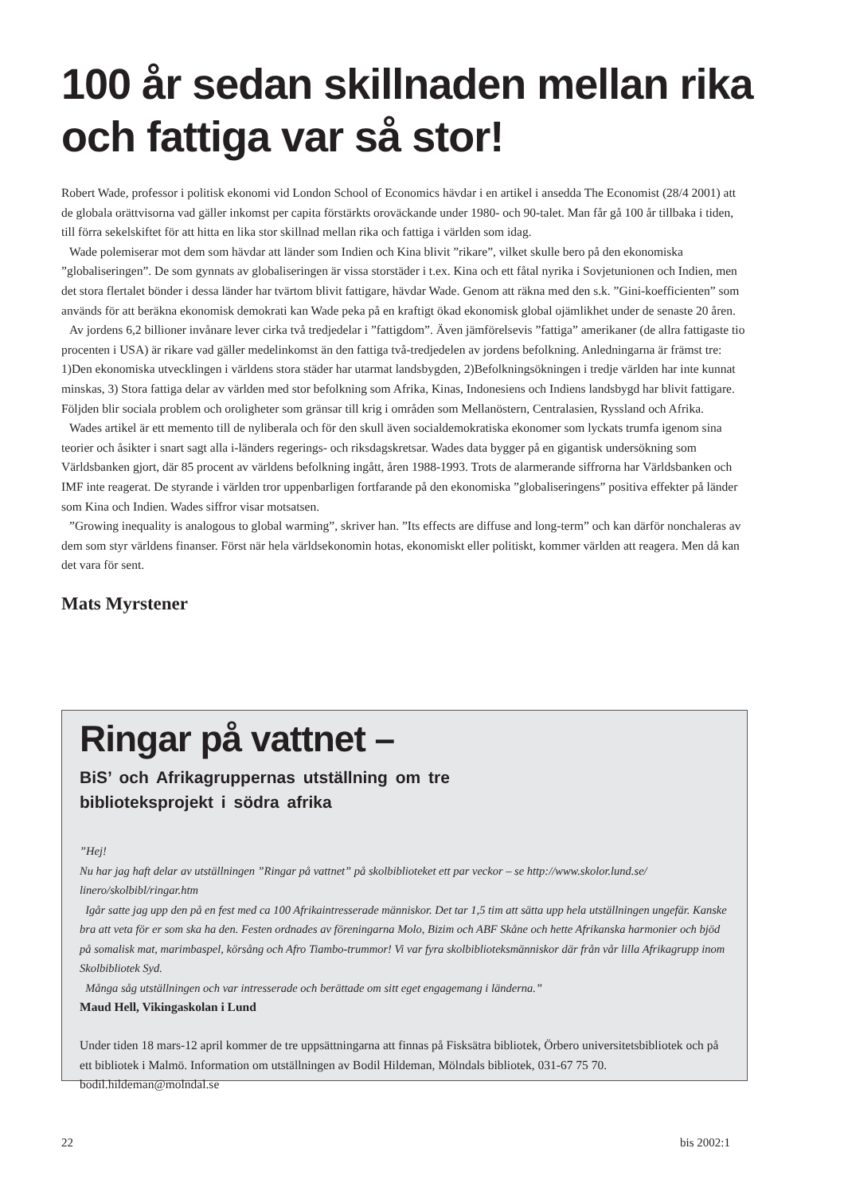100 år sedan skillnaden mellan rika och fattiga var så stor!
Robert Wade, professor i politisk ekonomi vid London School of Economics hävdar i en artikel i ansedda The Economist (28/4 2001) att de globala orättvisorna vad gäller inkomst per capita förstärkts oroväckande under 1980- och 90-talet. Man får gå 100 år tillbaka i tiden, till förra sekelskiftet för att hitta en lika stor skillnad mellan rika och fattiga i världen som idag.
Wade polemiserar mot dem som hävdar att länder som Indien och Kina blivit ”rikare”, vilket skulle bero på den ekonomiska ”globaliseringen”. De som gynnats av globaliseringen är vissa storstäder i t.ex. Kina och ett fåtal nyrika i Sovjetunionen och Indien, men det stora flertalet bönder i dessa länder har tvärtom blivit fattigare, hävdar Wade. Genom att räkna med den s.k. ”Gini-koefficienten” som används för att beräkna ekonomisk demokrati kan Wade peka på en kraftigt ökad ekonomisk global ojämlikhet under de senaste 20 åren.
Av jordens 6,2 billioner invånare lever cirka två tredjedelar i ”fattigdom”. Även jämförelsevis ”fattiga” amerikaner (de allra fattigaste tio procenten i USA) är rikare vad gäller medelinkomst än den fattiga två-tredjedelen av jordens befolkning. Anledningarna är främst tre: 1)Den ekonomiska utvecklingen i världens stora städer har utarmat landsbygden, 2)Befolkningsökningen i tredje världen har inte kunnat minskas, 3) Stora fattiga delar av världen med stor befolkning som Afrika, Kinas, Indonesiens och Indiens landsbygd har blivit fattigare. Följden blir sociala problem och oroligheter som gränsar till krig i områden som Mellanöstern, Centralasien, Ryssland och Afrika.
Wades artikel är ett memento till de nyliberala och för den skull även socialdemokratiska ekonomer som lyckats trumfa igenom sina teorier och åsikter i snart sagt alla i-länders regerings- och riksdagskretsar. Wades data bygger på en gigantisk undersökning som Världsbanken gjort, där 85 procent av världens befolkning ingått, åren 1988-1993. Trots de alarmerande siffrorna har Världsbanken och IMF inte reagerat. De styrande i världen tror uppenbarligen fortfarande på den ekonomiska ”globaliseringens” positiva effekter på länder som Kina och Indien. Wades siffror visar motsatsen.
”Growing inequality is analogous to global warming”, skriver han. ”Its effects are diffuse and long-term” och kan därför nonchaleras av dem som styr världens finanser. Först när hela världsekonomin hotas, ekonomiskt eller politiskt, kommer världen att reagera. Men då kan det vara för sent.
Mats Myrstener
Ringar på vattnet –
BiS’ och Afrikagruppernas utställning om tre
biblioteksprojekt i södra afrika
”Hej!
Nu har jag haft delar av utställningen ”Ringar på vattnet” på skolbiblioteket ett par veckor – se http://www.skolor.lund.se/ linero/skolbibl/ringar.htm
Igår satte jag upp den på en fest med ca 100 Afrikaintresserade människor. Det tar 1,5 tim att sätta upp hela utställningen ungefär. Kanske bra att veta för er som ska ha den. Festen ordnades av föreningarna Molo, Bizim och ABF Skåne och hette Afrikanska harmonier och bjöd på somalisk mat, marimbaspel, körsång och Afro Tiambo-trummor! Vi var fyra skolbiblioteksmänniskor där från vår lilla Afrikagrupp inom Skolbibliotek Syd.
Många såg utställningen och var intresserade och berättade om sitt eget engagemang i länderna.”
Maud Hell, Vikingaskolan i Lund
Under tiden 18 mars-12 april kommer de tre uppsättningarna att finnas på Fisksätra bibliotek, Örbero universitetsbibliotek och på ett bibliotek i Malmö. Information om utställningen av Bodil Hildeman, Mölndals bibliotek, 031-67 75 70. bodil.hildeman@molndal.se
22 bis 2002:1